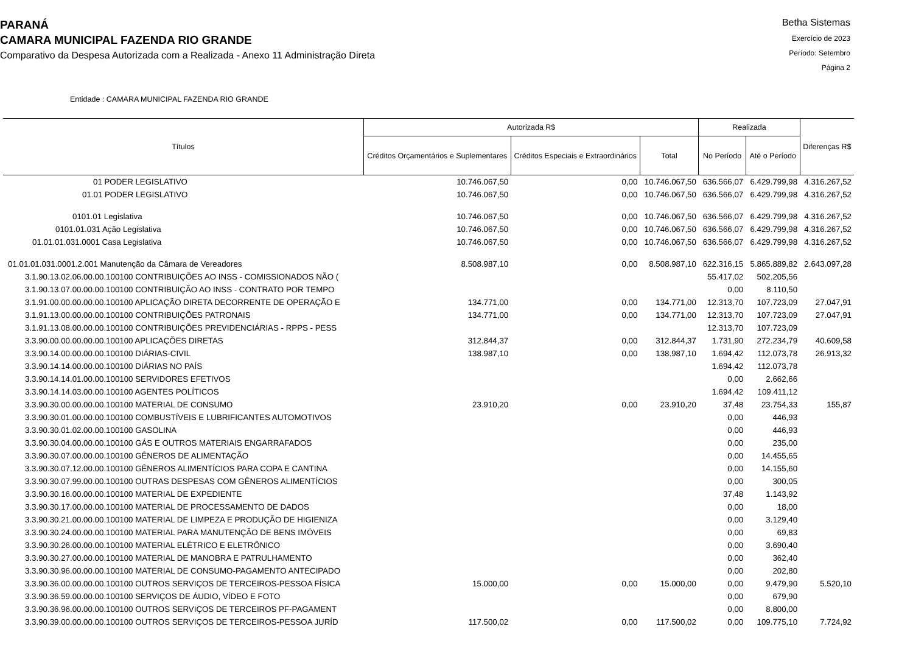PARANÁ
CAMARA MUNICIPAL FAZENDA RIO GRANDE
Comparativo da Despesa Autorizada com a Realizada - Anexo 11 Administração Direta
Betha Sistemas
Exercício de 2023
Período: Setembro
Página 2
Entidade : CAMARA MUNICIPAL FAZENDA RIO GRANDE
| Títulos | Autorizada R$ | | | Realizada | | Diferenças R$ |
| --- | --- | --- | --- | --- | --- | --- |
| | Créditos Orçamentários e Suplementares | Créditos Especiais e Extraordinários | Total | No Período | Até o Período | |
| 01 PODER LEGISLATIVO | 10.746.067,50 | 0,00 | 10.746.067,50 | 636.566,07 | 6.429.799,98 | 4.316.267,52 |
| 01.01 PODER LEGISLATIVO | 10.746.067,50 | 0,00 | 10.746.067,50 | 636.566,07 | 6.429.799,98 | 4.316.267,52 |
| 0101.01 Legislativa | 10.746.067,50 | 0,00 | 10.746.067,50 | 636.566,07 | 6.429.799,98 | 4.316.267,52 |
| 0101.01.031 Ação Legislativa | 10.746.067,50 | 0,00 | 10.746.067,50 | 636.566,07 | 6.429.799,98 | 4.316.267,52 |
| 01.01.01.031.0001 Casa Legislativa | 10.746.067,50 | 0,00 | 10.746.067,50 | 636.566,07 | 6.429.799,98 | 4.316.267,52 |
| 01.01.01.031.0001.2.001 Manutenção da Câmara de Vereadores | 8.508.987,10 | 0,00 | 8.508.987,10 | 622.316,15 | 5.865.889,82 | 2.643.097,28 |
| 3.1.90.13.02.06.00.00.100100 CONTRIBUIÇÕES AO INSS - COMISSIONADOS NÃO ( | | | | 55.417,02 | 502.205,56 | |
| 3.1.90.13.07.00.00.00.100100 CONTRIBUIÇÃO AO INSS - CONTRATO POR TEMPO | | | | 0,00 | 8.110,50 | |
| 3.1.91.00.00.00.00.00.100100 APLICAÇÃO DIRETA DECORRENTE DE OPERAÇÃO E | 134.771,00 | 0,00 | 134.771,00 | 12.313,70 | 107.723,09 | 27.047,91 |
| 3.1.91.13.00.00.00.00.100100 CONTRIBUIÇÕES PATRONAIS | 134.771,00 | 0,00 | 134.771,00 | 12.313,70 | 107.723,09 | 27.047,91 |
| 3.1.91.13.08.00.00.00.100100 CONTRIBUIÇÕES PREVIDENCIÁRIAS - RPPS - PESS | | | | 12.313,70 | 107.723,09 | |
| 3.3.90.00.00.00.00.00.100100 APLICAÇÕES DIRETAS | 312.844,37 | 0,00 | 312.844,37 | 1.731,90 | 272.234,79 | 40.609,58 |
| 3.3.90.14.00.00.00.00.100100 DIÁRIAS-CIVIL | 138.987,10 | 0,00 | 138.987,10 | 1.694,42 | 112.073,78 | 26.913,32 |
| 3.3.90.14.14.00.00.00.100100 DIÁRIAS NO PAÍS | | | | 1.694,42 | 112.073,78 | |
| 3.3.90.14.14.01.00.00.100100 SERVIDORES EFETIVOS | | | | 0,00 | 2.662,66 | |
| 3.3.90.14.14.03.00.00.100100 AGENTES POLÍTICOS | | | | 1.694,42 | 109.411,12 | |
| 3.3.90.30.00.00.00.00.100100 MATERIAL DE CONSUMO | 23.910,20 | 0,00 | 23.910,20 | 37,48 | 23.754,33 | 155,87 |
| 3.3.90.30.01.00.00.00.100100 COMBUSTÍVEIS E LUBRIFICANTES AUTOMOTIVOS | | | | 0,00 | 446,93 | |
| 3.3.90.30.01.02.00.00.100100 GASOLINA | | | | 0,00 | 446,93 | |
| 3.3.90.30.04.00.00.00.100100 GÁS E OUTROS MATERIAIS ENGARRAFADOS | | | | 0,00 | 235,00 | |
| 3.3.90.30.07.00.00.00.100100 GÊNEROS DE ALIMENTAÇÃO | | | | 0,00 | 14.455,65 | |
| 3.3.90.30.07.12.00.00.100100 GÊNEROS ALIMENTÍCIOS PARA COPA E CANTINA | | | | 0,00 | 14.155,60 | |
| 3.3.90.30.07.99.00.00.100100 OUTRAS DESPESAS COM GÊNEROS ALIMENTÍCIOS | | | | 0,00 | 300,05 | |
| 3.3.90.30.16.00.00.00.100100 MATERIAL DE EXPEDIENTE | | | | 37,48 | 1.143,92 | |
| 3.3.90.30.17.00.00.00.100100 MATERIAL DE PROCESSAMENTO DE DADOS | | | | 0,00 | 18,00 | |
| 3.3.90.30.21.00.00.00.100100 MATERIAL DE LIMPEZA E PRODUÇÃO DE HIGIENIZA | | | | 0,00 | 3.129,40 | |
| 3.3.90.30.24.00.00.00.100100 MATERIAL PARA MANUTENÇÃO DE BENS IMÓVEIS | | | | 0,00 | 69,83 | |
| 3.3.90.30.26.00.00.00.100100 MATERIAL ELÉTRICO E ELETRÔNICO | | | | 0,00 | 3.690,40 | |
| 3.3.90.30.27.00.00.00.100100 MATERIAL DE MANOBRA E PATRULHAMENTO | | | | 0,00 | 362,40 | |
| 3.3.90.30.96.00.00.00.100100 MATERIAL DE CONSUMO-PAGAMENTO ANTECIPADO | | | | 0,00 | 202,80 | |
| 3.3.90.36.00.00.00.00.100100 OUTROS SERVIÇOS DE TERCEIROS-PESSOA FÍSICA | 15.000,00 | 0,00 | 15.000,00 | 0,00 | 9.479,90 | 5.520,10 |
| 3.3.90.36.59.00.00.00.100100 SERVIÇOS DE ÁUDIO, VÍDEO E FOTO | | | | 0,00 | 679,90 | |
| 3.3.90.36.96.00.00.00.100100 OUTROS SERVIÇOS DE TERCEIROS PF-PAGAMENT | | | | 0,00 | 8.800,00 | |
| 3.3.90.39.00.00.00.00.100100 OUTROS SERVIÇOS DE TERCEIROS-PESSOA JURÍD | 117.500,02 | 0,00 | 117.500,02 | 0,00 | 109.775,10 | 7.724,92 |